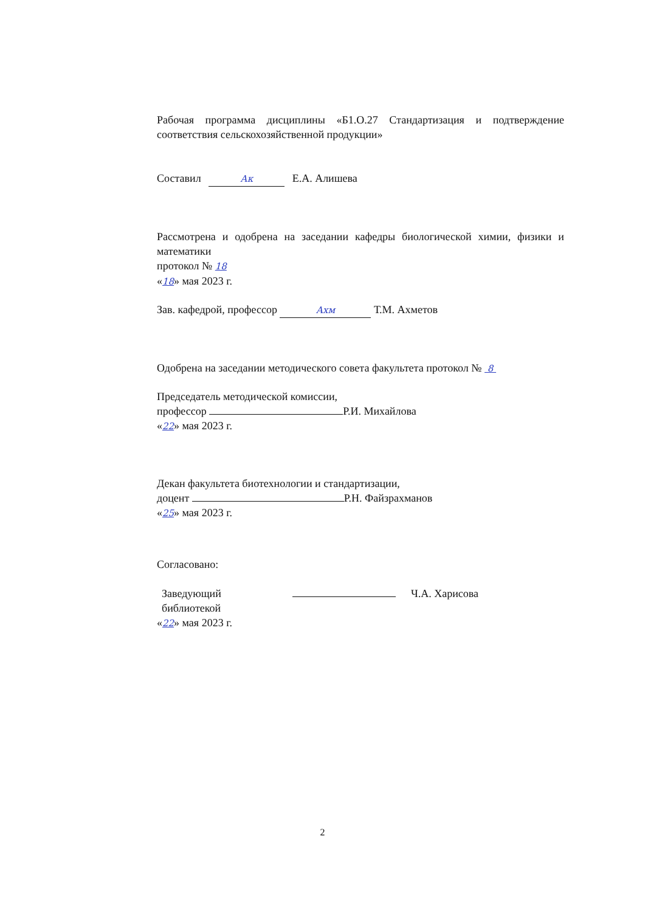Рабочая программа дисциплины «Б1.О.27 Стандартизация и подтверждение соответствия сельскохозяйственной продукции»
Составил Ак Е.А. Алишева
Рассмотрена и одобрена на заседании кафедры биологической химии, физики и математики
протокол № 18
«18» мая 2023 г.
Зав. кафедрой, профессор Ахм Т.М. Ахметов
Одобрена на заседании методического совета факультета протокол № 8
Председатель методической комиссии,
профессор Р.И. Михайлова
«22» мая 2023 г.
Декан факультета биотехнологии и стандартизации,
доцент Р.Н. Файзрахманов
«25» мая 2023 г.
Согласовано:
Заведующий
библиотекой
Ч.А. Харисова
«22» мая 2023 г.
2